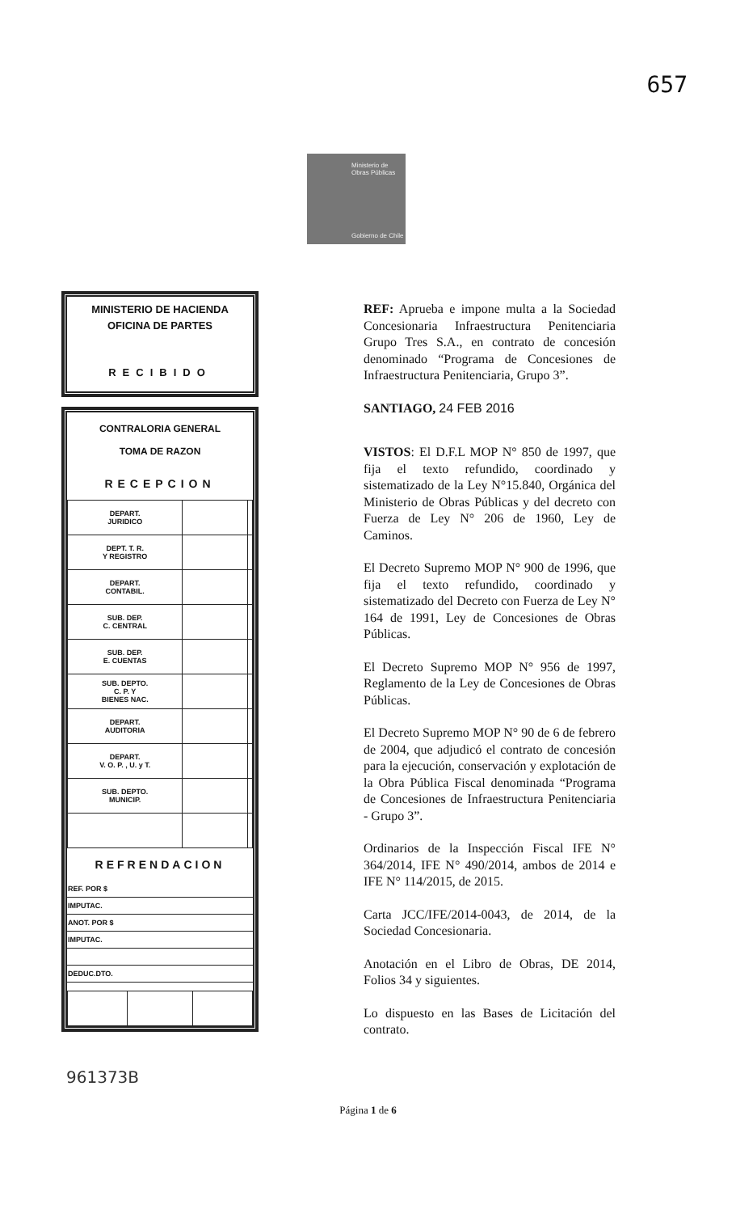657
Ministerio de
Obras Públicas
Gobierno de Chile
MINISTERIO DE HACIENDA
OFICINA DE PARTES
RECIBIDO
CONTRALORIA GENERAL
TOMA DE RAZON
RECEPCION
| DEPART. JURIDICO | | |
| DEPT. T. R. Y REGISTRO | | |
| DEPART. CONTABIL. | | |
| SUB. DEP. C. CENTRAL | | |
| SUB. DEP. E. CUENTAS | | |
| SUB. DEPTO. C. P. Y BIENES NAC. | | |
| DEPART. AUDITORIA | | |
| DEPART. V. O. P. , U. y T. | | |
| SUB. DEPTO. MUNICIP. | | |
REFRENDACION
| REF. POR $ |
| IMPUTAC. |
| ANOT. POR $ |
| IMPUTAC. |
| DEDUC.DTO. |
961373B
REF: Aprueba e impone multa a la Sociedad Concesionaria Infraestructura Penitenciaria Grupo Tres S.A., en contrato de concesión denominado “Programa de Concesiones de Infraestructura Penitenciaria, Grupo 3”.
SANTIAGO, 24 FEB 2016
VISTOS: El D.F.L MOP N° 850 de 1997, que fija el texto refundido, coordinado y sistematizado de la Ley N°15.840, Orgánica del Ministerio de Obras Públicas y del decreto con Fuerza de Ley N° 206 de 1960, Ley de Caminos.
El Decreto Supremo MOP N° 900 de 1996, que fija el texto refundido, coordinado y sistematizado del Decreto con Fuerza de Ley N° 164 de 1991, Ley de Concesiones de Obras Públicas.
El Decreto Supremo MOP N° 956 de 1997, Reglamento de la Ley de Concesiones de Obras Públicas.
El Decreto Supremo MOP N° 90 de 6 de febrero de 2004, que adjudicó el contrato de concesión para la ejecución, conservación y explotación de la Obra Pública Fiscal denominada “Programa de Concesiones de Infraestructura Penitenciaria - Grupo 3”.
Ordinarios de la Inspección Fiscal IFE N° 364/2014, IFE N° 490/2014, ambos de 2014 e IFE N° 114/2015, de 2015.
Carta JCC/IFE/2014-0043, de 2014, de la Sociedad Concesionaria.
Anotación en el Libro de Obras, DE 2014, Folios 34 y siguientes.
Lo dispuesto en las Bases de Licitación del contrato.
Página 1 de 6